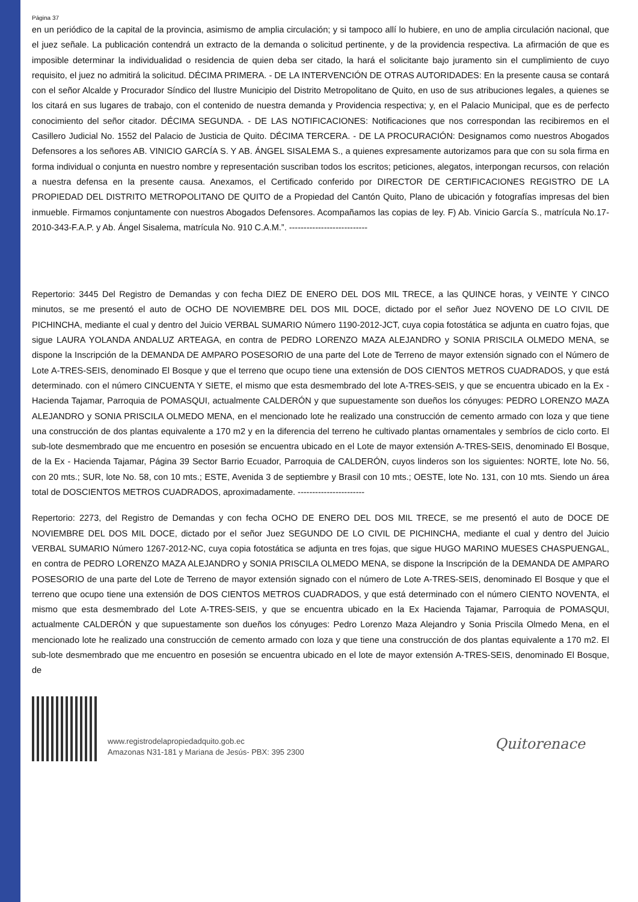Página 37
en un periódico de la capital de la provincia, asimismo de amplia circulación; y si tampoco allí lo hubiere, en uno de amplia circulación nacional, que el juez señale. La publicación contendrá un extracto de la demanda o solicitud pertinente, y de la providencia respectiva. La afirmación de que es imposible determinar la individualidad o residencia de quien deba ser citado, la hará el solicitante bajo juramento sin el cumplimiento de cuyo requisito, el juez no admitirá la solicitud. DÉCIMA PRIMERA. - DE LA INTERVENCIÓN DE OTRAS AUTORIDADES: En la presente causa se contará con el señor Alcalde y Procurador Síndico del Ilustre Municipio del Distrito Metropolitano de Quito, en uso de sus atribuciones legales, a quienes se los citará en sus lugares de trabajo, con el contenido de nuestra demanda y Providencia respectiva; y, en el Palacio Municipal, que es de perfecto conocimiento del señor citador. DÉCIMA SEGUNDA. - DE LAS NOTIFICACIONES: Notificaciones que nos correspondan las recibiremos en el Casillero Judicial No. 1552 del Palacio de Justicia de Quito. DÉCIMA TERCERA. - DE LA PROCURACIÓN: Designamos como nuestros Abogados Defensores a los señores AB. VINICIO GARCÍA S. Y AB. ÁNGEL SISALEMA S., a quienes expresamente autorizamos para que con su sola firma en forma individual o conjunta en nuestro nombre y representación suscriban todos los escritos; peticiones, alegatos, interpongan recursos, con relación a nuestra defensa en la presente causa. Anexamos, el Certificado conferido por DIRECTOR DE CERTIFICACIONES REGISTRO DE LA PROPIEDAD DEL DISTRITO METROPOLITANO DE QUITO de a Propiedad del Cantón Quito, Plano de ubicación y fotografías impresas del bien inmueble. Firmamos conjuntamente con nuestros Abogados Defensores. Acompañamos las copias de ley. F) Ab. Vinicio García S., matrícula No.17-2010-343-F.A.P. y Ab. Ángel Sisalema, matrícula No. 910 C.A.M.”. ---------------------------
Repertorio: 3445 Del Registro de Demandas y con fecha DIEZ DE ENERO DEL DOS MIL TRECE, a las QUINCE horas, y VEINTE Y CINCO minutos, se me presentó el auto de OCHO DE NOVIEMBRE DEL DOS MIL DOCE, dictado por el señor Juez NOVENO DE LO CIVIL DE PICHINCHA, mediante el cual y dentro del Juicio VERBAL SUMARIO Número 1190-2012-JCT, cuya copia fotostática se adjunta en cuatro fojas, que sigue LAURA YOLANDA ANDALUZ ARTEAGA, en contra de PEDRO LORENZO MAZA ALEJANDRO y SONIA PRISCILA OLMEDO MENA, se dispone la Inscripción de la DEMANDA DE AMPARO POSESORIO de una parte del Lote de Terreno de mayor extensión signado con el Número de Lote A-TRES-SEIS, denominado El Bosque y que el terreno que ocupo tiene una extensión de DOS CIENTOS METROS CUADRADOS, y que está determinado. con el número CINCUENTA Y SIETE, el mismo que esta desmembrado del lote A-TRES-SEIS, y que se encuentra ubicado en la Ex - Hacienda Tajamar, Parroquia de POMASQUI, actualmente CALDERÓN y que supuestamente son dueños los cónyuges: PEDRO LORENZO MAZA ALEJANDRO y SONIA PRISCILA OLMEDO MENA, en el mencionado lote he realizado una construcción de cemento armado con loza y que tiene una construcción de dos plantas equivalente a 170 m2 y en la diferencia del terreno he cultivado plantas ornamentales y sembríos de ciclo corto. El sub-lote desmembrado que me encuentro en posesión se encuentra ubicado en el Lote de mayor extensión A-TRES-SEIS, denominado El Bosque, de la Ex - Hacienda Tajamar, Página 39 Sector Barrio Ecuador, Parroquia de CALDERÓN, cuyos linderos son los siguientes: NORTE, lote No. 56, con 20 mts.; SUR, lote No. 58, con 10 mts.; ESTE, Avenida 3 de septiembre y Brasil con 10 mts.; OESTE, lote No. 131, con 10 mts. Siendo un área total de DOSCIENTOS METROS CUADRADOS, aproximadamente. -----------------------
Repertorio: 2273, del Registro de Demandas y con fecha OCHO DE ENERO DEL DOS MIL TRECE, se me presentó el auto de DOCE DE NOVIEMBRE DEL DOS MIL DOCE, dictado por el señor Juez SEGUNDO DE LO CIVIL DE PICHINCHA, mediante el cual y dentro del Juicio VERBAL SUMARIO Número 1267-2012-NC, cuya copia fotostática se adjunta en tres fojas, que sigue HUGO MARINO MUESES CHASPUENGAL, en contra de PEDRO LORENZO MAZA ALEJANDRO y SONIA PRISCILA OLMEDO MENA, se dispone la Inscripción de la DEMANDA DE AMPARO POSESORIO de una parte del Lote de Terreno de mayor extensión signado con el número de Lote A-TRES-SEIS, denominado El Bosque y que el terreno que ocupo tiene una extensión de DOS CIENTOS METROS CUADRADOS, y que está determinado con el número CIENTO NOVENTA, el mismo que esta desmembrado del Lote A-TRES-SEIS, y que se encuentra ubicado en la Ex Hacienda Tajamar, Parroquia de POMASQUI, actualmente CALDERÓN y que supuestamente son dueños los cónyuges: Pedro Lorenzo Maza Alejandro y Sonia Priscila Olmedo Mena, en el mencionado lote he realizado una construcción de cemento armado con loza y que tiene una construcción de dos plantas equivalente a 170 m2. El sub-lote desmembrado que me encuentro en posesión se encuentra ubicado en el lote de mayor extensión A-TRES-SEIS, denominado El Bosque, de
www.registrodelapropiedadquito.gob.ec
Amazonas N31-181 y Mariana de Jesús- PBX: 395 2300
Quitorenace